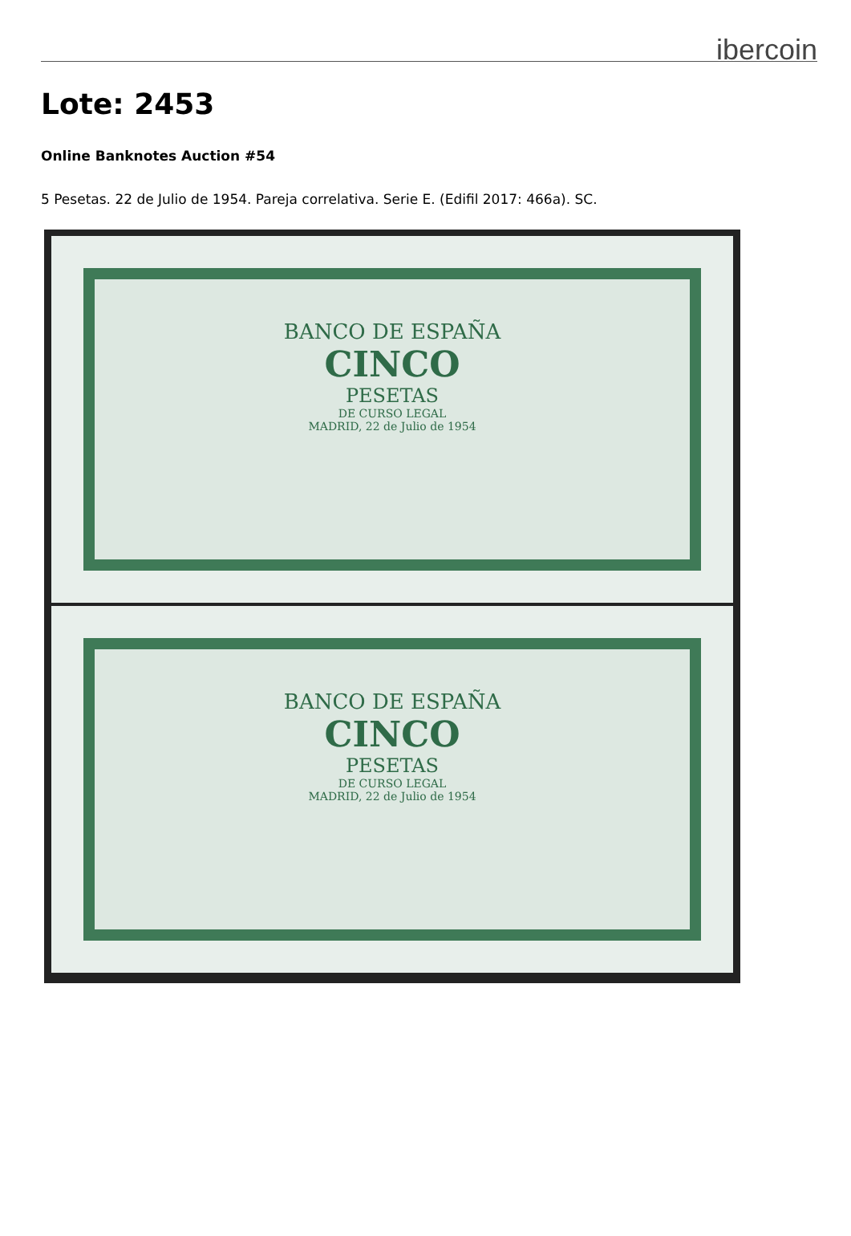ibercoin
Lote: 2453
Online Banknotes Auction #54
5 Pesetas. 22 de Julio de 1954. Pareja correlativa. Serie E. (Edifil 2017: 466a). SC.
BANCO DE ESPAÑA
CINCO
PESETAS
DE CURSO LEGAL
MADRID, 22 de Julio de 1954
BANCO DE ESPAÑA
CINCO
PESETAS
DE CURSO LEGAL
MADRID, 22 de Julio de 1954